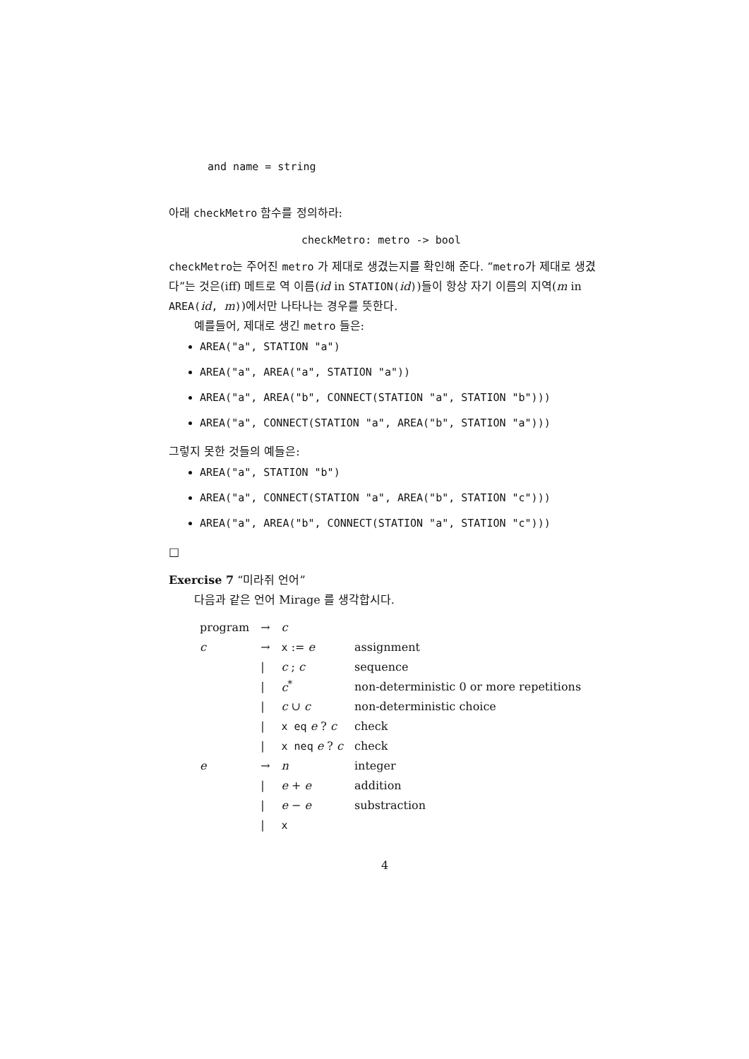and name = string
아래 checkMetro 함수를 정의하라:
checkMetro: metro -> bool
checkMetro는 주어진 metro 가 제대로 생겼는지를 확인해 준다. “metro가 제대로 생겼다”는 것은(iff) 메트로 역 이름(id in STATION(id))들이 항상 자기 이름의 지역(m in AREA(id, m))에서만 나타나는 경우를 뜻한다.
예를들어, 제대로 생긴 metro 들은:
AREA("a", STATION "a")
AREA("a", AREA("a", STATION "a"))
AREA("a", AREA("b", CONNECT(STATION "a", STATION "b")))
AREA("a", CONNECT(STATION "a", AREA("b", STATION "a")))
그렇지 못한 것들의 예들은:
AREA("a", STATION "b")
AREA("a", CONNECT(STATION "a", AREA("b", STATION "c")))
AREA("a", AREA("b", CONNECT(STATION "a", STATION "c")))
□
Exercise 7 “미라쥐 언어”
다음과 같은 언어 Mirage 를 생각합시다.
| program | → | c | |
| c | → | x := e | assignment |
| | / | c ; c | sequence |
| | / | c<sup>*</sup> | non-deterministic 0 or more repetitions |
| | / | c ∪ c | non-deterministic choice |
| | / | x eq e ? c | check |
| | / | x neq e ? c | check |
| e | → | n | integer |
| | / | e + e | addition |
| | / | e − e | substraction |
| | / | x | |
4